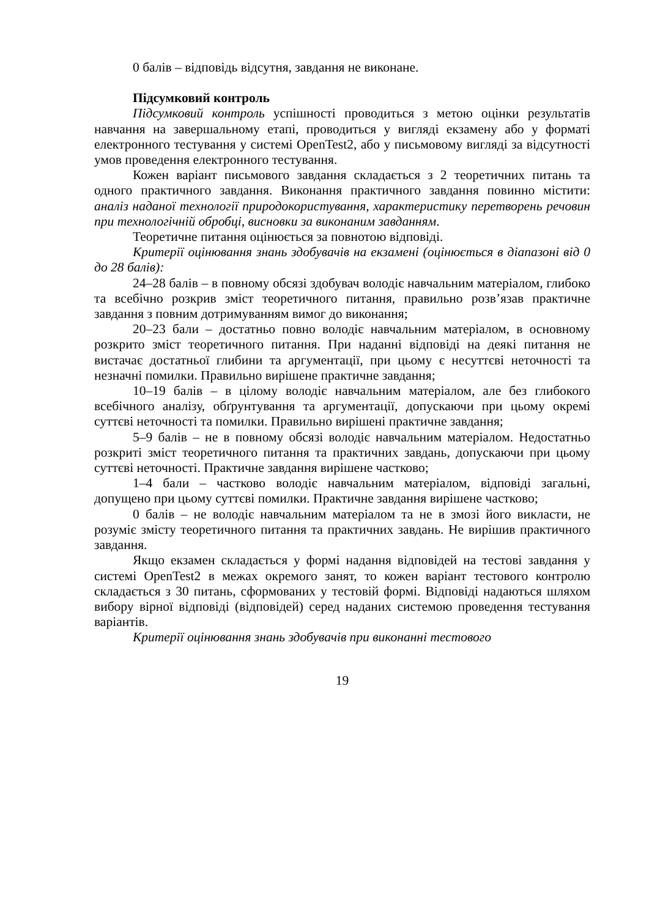0 балів – відповідь відсутня, завдання не виконане.
Підсумковий контроль
Підсумковий контроль успішності проводиться з метою оцінки результатів навчання на завершальному етапі, проводиться у вигляді екзамену або у форматі електронного тестування у системі OpenTest2, або у письмовому вигляді за відсутності умов проведення електронного тестування.
Кожен варіант письмового завдання складається з 2 теоретичних питань та одного практичного завдання. Виконання практичного завдання повинно містити: аналіз наданої технології природокористування, характеристику перетворень речовин при технологічній обробці, висновки за виконаним завданням.
Теоретичне питання оцінюється за повнотою відповіді.
Критерії оцінювання знань здобувачів на екзамені (оцінюється в діапазоні від 0 до 28 балів):
24–28 балів – в повному обсязі здобувач володіє навчальним матеріалом, глибоко та всебічно розкрив зміст теоретичного питання, правильно розв’язав практичне завдання з повним дотримуванням вимог до виконання;
20–23 бали – достатньо повно володіє навчальним матеріалом, в основному розкрито зміст теоретичного питання. При наданні відповіді на деякі питання не вистачає достатньої глибини та аргументації, при цьому є несуттєві неточності та незначні помилки. Правильно вирішене практичне завдання;
10–19 балів – в цілому володіє навчальним матеріалом, але без глибокого всебічного аналізу, обґрунтування та аргументації, допускаючи при цьому окремі суттєві неточності та помилки. Правильно вирішені практичне завдання;
5–9 балів – не в повному обсязі володіє навчальним матеріалом. Недостатньо розкриті зміст теоретичного питання та практичних завдань, допускаючи при цьому суттєві неточності. Практичне завдання вирішене частково;
1–4 бали – частково володіє навчальним матеріалом, відповіді загальні, допущено при цьому суттєві помилки. Практичне завдання вирішене частково;
0 балів – не володіє навчальним матеріалом та не в змозі його викласти, не розуміє змісту теоретичного питання та практичних завдань. Не вирішив практичного завдання.
Якщо екзамен складається у формі надання відповідей на тестові завдання у системі OpenTest2 в межах окремого занят, то кожен варіант тестового контролю складається з 30 питань, сформованих у тестовій формі. Відповіді надаються шляхом вибору вірної відповіді (відповідей) серед наданих системою проведення тестування варіантів.
Критерії оцінювання знань здобувачів при виконанні тестового
19